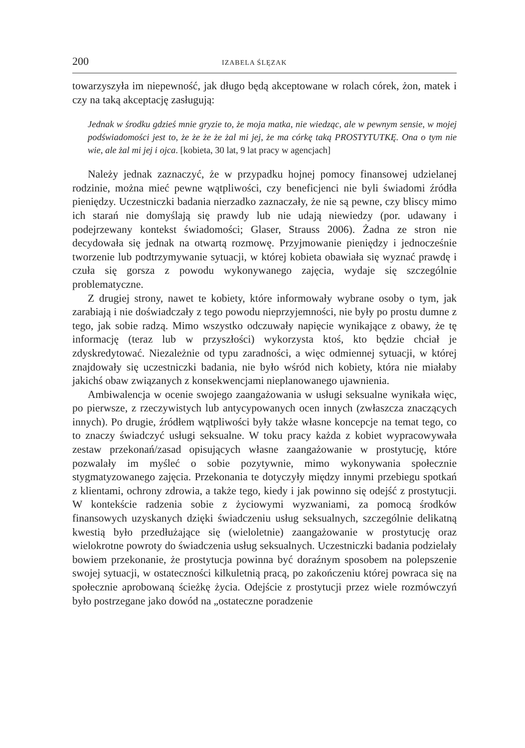200 IZABELA ŚLĘZAK
towarzyszyła im niepewność, jak długo będą akceptowane w rolach córek, żon, matek i czy na taką akceptację zasługują:
Jednak w środku gdzieś mnie gryzie to, że moja matka, nie wiedząc, ale w pewnym sensie, w mojej podświadomości jest to, że że że że żal mi jej, że ma córkę taką PROSTYTUTKĘ. Ona o tym nie wie, ale żal mi jej i ojca. [kobieta, 30 lat, 9 lat pracy w agencjach]
Należy jednak zaznaczyć, że w przypadku hojnej pomocy finansowej udzielanej rodzinie, można mieć pewne wątpliwości, czy beneficjenci nie byli świadomi źródła pieniędzy. Uczestniczki badania nierzadko zaznaczały, że nie są pewne, czy bliscy mimo ich starań nie domyślają się prawdy lub nie udają niewiedzy (por. udawany i podejrzewany kontekst świadomości; Glaser, Strauss 2006). Żadna ze stron nie decydowała się jednak na otwartą rozmowę. Przyjmowanie pieniędzy i jednocześnie tworzenie lub podtrzymywanie sytuacji, w której kobieta obawiała się wyznać prawdę i czuła się gorsza z powodu wykonywanego zajęcia, wydaje się szczególnie problematyczne.
Z drugiej strony, nawet te kobiety, które informowały wybrane osoby o tym, jak zarabiają i nie doświadczały z tego powodu nieprzyjemności, nie były po prostu dumne z tego, jak sobie radzą. Mimo wszystko odczuwały napięcie wynikające z obawy, że tę informację (teraz lub w przyszłości) wykorzysta ktoś, kto będzie chciał je zdyskredytować. Niezależnie od typu zaradności, a więc odmiennej sytuacji, w której znajdowały się uczestniczki badania, nie było wśród nich kobiety, która nie miałaby jakichś obaw związanych z konsekwencjami nieplanowanego ujawnienia.
Ambiwalencja w ocenie swojego zaangażowania w usługi seksualne wynikała więc, po pierwsze, z rzeczywistych lub antycypowanych ocen innych (zwłaszcza znaczących innych). Po drugie, źródłem wątpliwości były także własne koncepcje na temat tego, co to znaczy świadczyć usługi seksualne. W toku pracy każda z kobiet wypracowywała zestaw przekonań/zasad opisujących własne zaangażowanie w prostytucję, które pozwalały im myśleć o sobie pozytywnie, mimo wykonywania społecznie stygmatyzowanego zajęcia. Przekonania te dotyczyły między innymi przebiegu spotkań z klientami, ochrony zdrowia, a także tego, kiedy i jak powinno się odejść z prostytucji. W kontekście radzenia sobie z życiowymi wyzwaniami, za pomocą środków finansowych uzyskanych dzięki świadczeniu usług seksualnych, szczególnie delikatną kwestią było przedłużające się (wieloletnie) zaangażowanie w prostytucję oraz wielokrotne powroty do świadczenia usług seksualnych. Uczestniczki badania podzielały bowiem przekonanie, że prostytucja powinna być doraźnym sposobem na polepszenie swojej sytuacji, w ostateczności kilkuletnią pracą, po zakończeniu której powraca się na społecznie aprobowaną ścieżkę życia. Odejście z prostytucji przez wiele rozmówczyń było postrzegane jako dowód na „ostateczne poradzenie